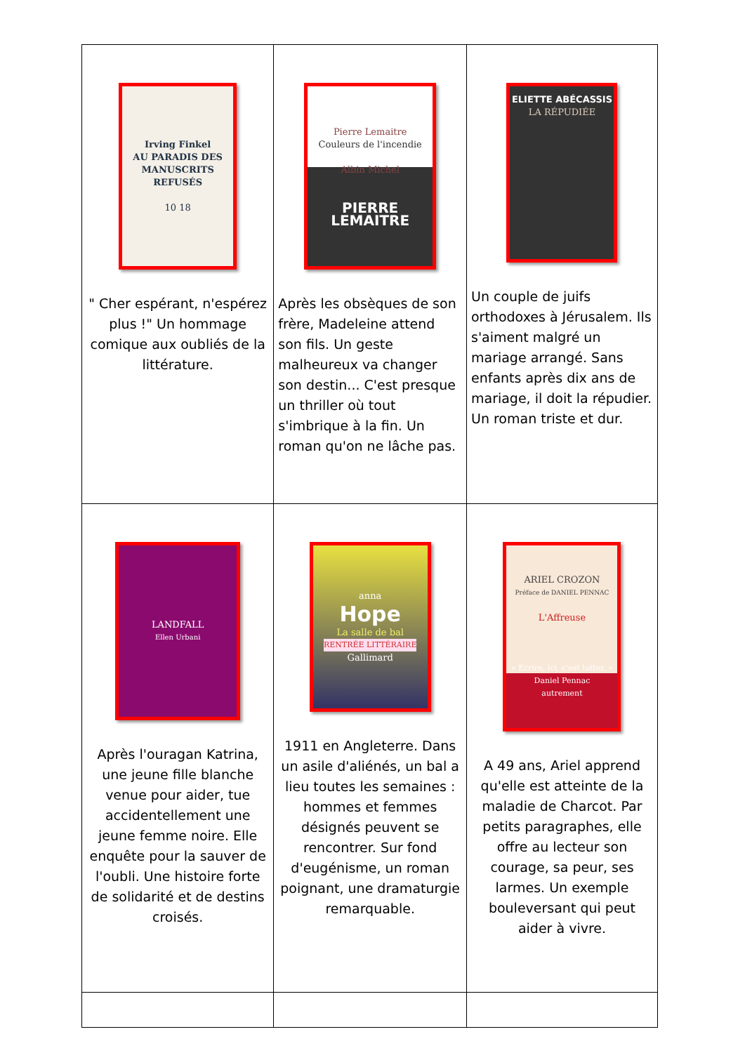| Irving Finkel AU PARADIS DES MANUSCRITS REFUSÉS 10 18 " Cher espérant, n'espérez plus !" Un hommage comique aux oubliés de la littérature. | Pierre Lemaitre Couleurs de l'incendie Albin Michel PIERRE LEMAITRE Après les obsèques de son frère, Madeleine attend son fils. Un geste malheureux va changer son destin... C'est presque un thriller où tout s'imbrique à la fin. Un roman qu'on ne lâche pas. | ELIETTE ABÉCASSIS LA RÉPUDIÉE Un couple de juifs orthodoxes à Jérusalem. Ils s'aiment malgré un mariage arrangé. Sans enfants après dix ans de mariage, il doit la répudier. Un roman triste et dur. |
| LANDFALL Ellen Urbani Après l'ouragan Katrina, une jeune fille blanche venue pour aider, tue accidentellement une jeune femme noire. Elle enquête pour la sauver de l'oubli. Une histoire forte de solidarité et de destins croisés. | anna Hope La salle de bal RENTRÉE LITTÉRAIRE Gallimard 1911 en Angleterre. Dans un asile d'aliénés, un bal a lieu toutes les semaines : hommes et femmes désignés peuvent se rencontrer. Sur fond d'eugénisme, un roman poignant, une dramaturgie remarquable. | ARIEL CROZON Préface de DANIEL PENNAC L'Affreuse « Écrire, ici, c'est lutter. » Daniel Pennac autrement A 49 ans, Ariel apprend qu'elle est atteinte de la maladie de Charcot. Par petits paragraphes, elle offre au lecteur son courage, sa peur, ses larmes. Un exemple bouleversant qui peut aider à vivre. |